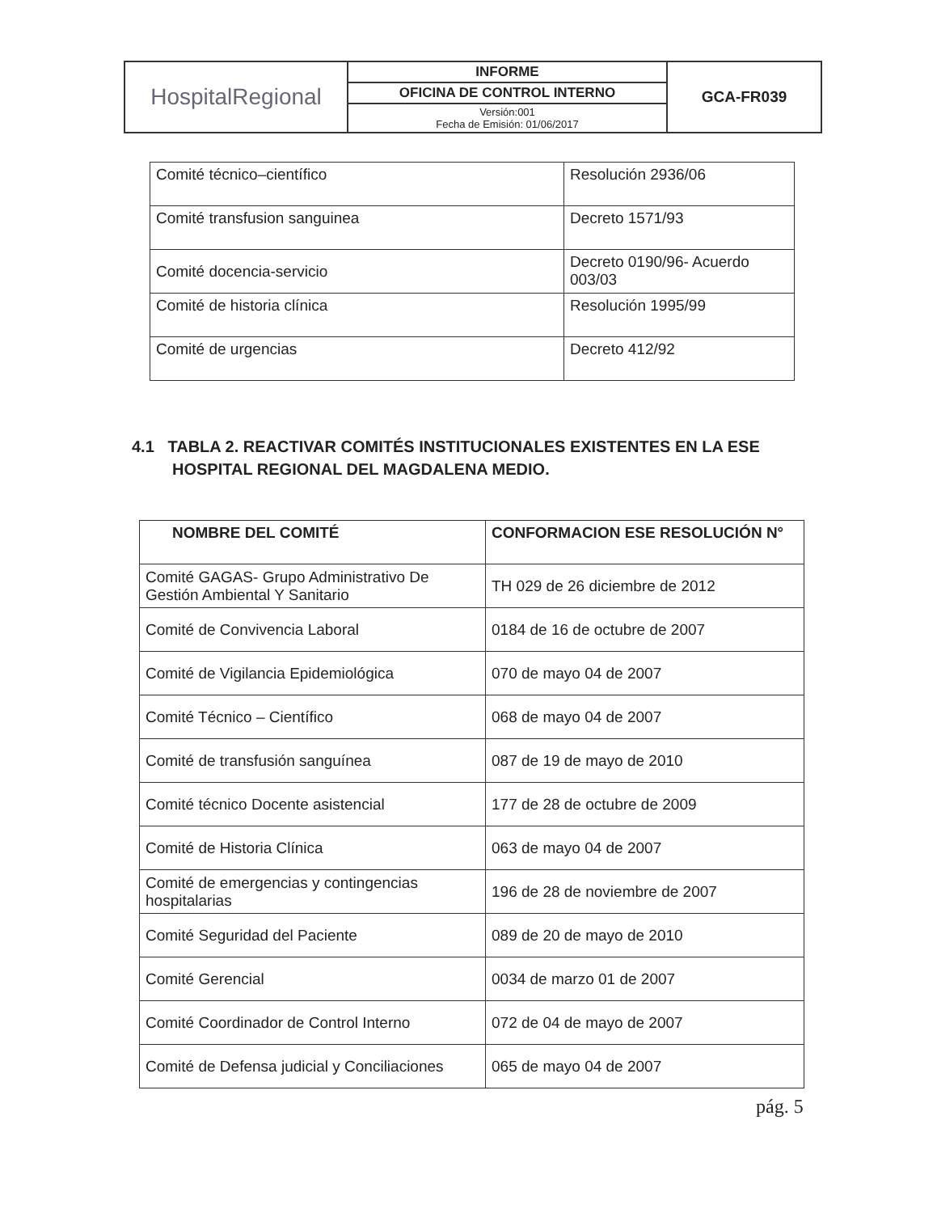| HospitalRegional | INFORME | GCA-FR039 |
| | OFICINA DE CONTROL INTERNO | |
| | Versión:001 Fecha de Emisión: 01/06/2017 | |
| Comité técnico–científico | Resolución 2936/06 |
| Comité transfusion sanguinea | Decreto 1571/93 |
| Comité docencia-servicio | Decreto 0190/96- Acuerdo 003/03 |
| Comité de historia clínica | Resolución 1995/99 |
| Comité de urgencias | Decreto 412/92 |
4.1 TABLA 2. REACTIVAR COMITÉS INSTITUCIONALES EXISTENTES EN LA ESE
HOSPITAL REGIONAL DEL MAGDALENA MEDIO.
| NOMBRE DEL COMITÉ | CONFORMACION ESE RESOLUCIÓN N° |
| --- | --- |
| Comité GAGAS- Grupo Administrativo De Gestión Ambiental Y Sanitario | TH 029 de 26 diciembre de 2012 |
| Comité de Convivencia Laboral | 0184 de 16 de octubre de 2007 |
| Comité de Vigilancia Epidemiológica | 070 de mayo 04 de 2007 |
| Comité Técnico – Científico | 068 de mayo 04 de 2007 |
| Comité de transfusión sanguínea | 087 de 19 de mayo de 2010 |
| Comité técnico Docente asistencial | 177 de 28 de octubre de 2009 |
| Comité de Historia Clínica | 063 de mayo 04 de 2007 |
| Comité de emergencias y contingencias hospitalarias | 196 de 28 de noviembre de 2007 |
| Comité Seguridad del Paciente | 089 de 20 de mayo de 2010 |
| Comité Gerencial | 0034 de marzo 01 de 2007 |
| Comité Coordinador de Control Interno | 072 de 04 de mayo de 2007 |
| Comité de Defensa judicial y Conciliaciones | 065 de mayo 04 de 2007 |
pág. 5